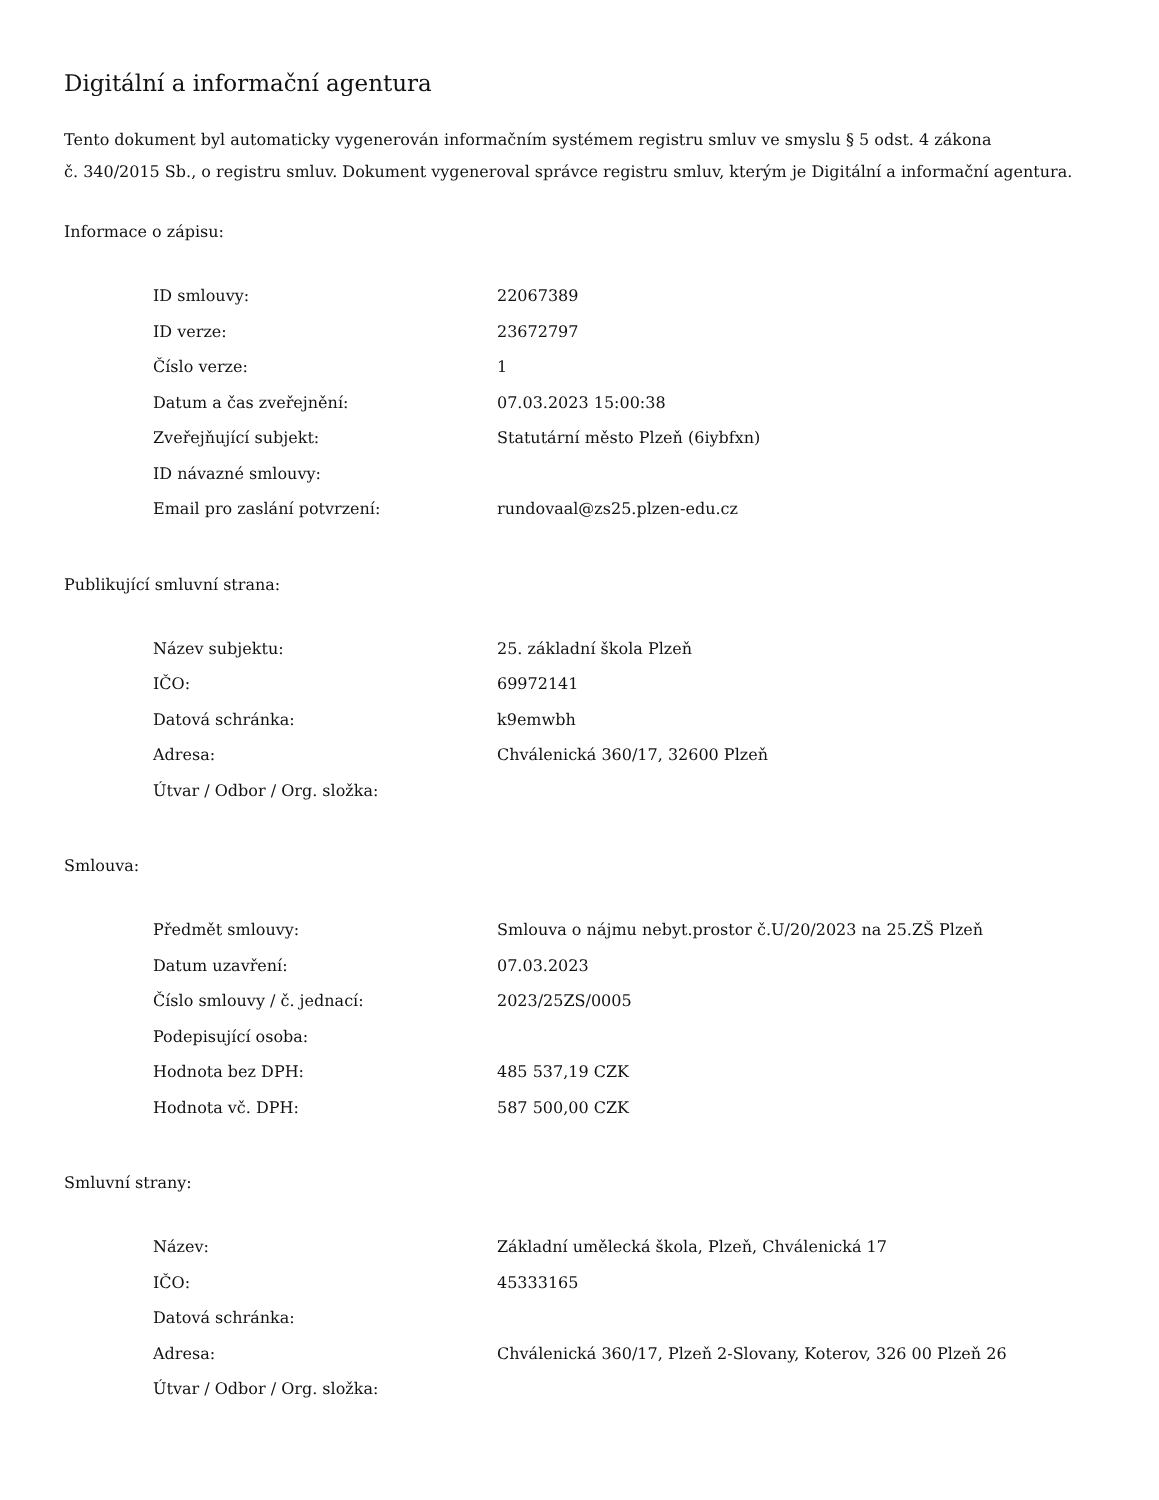Digitální a informační agentura
Tento dokument byl automaticky vygenerován informačním systémem registru smluv ve smyslu § 5 odst. 4 zákona
č. 340/2015 Sb., o registru smluv. Dokument vygeneroval správce registru smluv, kterým je Digitální a informační agentura.
Informace o zápisu:
| ID smlouvy: | 22067389 |
| ID verze: | 23672797 |
| Číslo verze: | 1 |
| Datum a čas zveřejnění: | 07.03.2023 15:00:38 |
| Zveřejňující subjekt: | Statutární město Plzeň (6iybfxn) |
| ID návazné smlouvy: | |
| Email pro zaslání potvrzení: | rundovaal@zs25.plzen-edu.cz |
Publikující smluvní strana:
| Název subjektu: | 25. základní škola Plzeň |
| IČO: | 69972141 |
| Datová schránka: | k9emwbh |
| Adresa: | Chválenická 360/17, 32600 Plzeň |
| Útvar / Odbor / Org. složka: | |
Smlouva:
| Předmět smlouvy: | Smlouva o nájmu nebyt.prostor č.U/20/2023 na 25.ZŠ Plzeň |
| Datum uzavření: | 07.03.2023 |
| Číslo smlouvy / č. jednací: | 2023/25ZS/0005 |
| Podepisující osoba: | |
| Hodnota bez DPH: | 485 537,19 CZK |
| Hodnota vč. DPH: | 587 500,00 CZK |
Smluvní strany:
| Název: | Základní umělecká škola, Plzeň, Chválenická 17 |
| IČO: | 45333165 |
| Datová schránka: | |
| Adresa: | Chválenická 360/17, Plzeň 2-Slovany, Koterov, 326 00 Plzeň 26 |
| Útvar / Odbor / Org. složka: | |